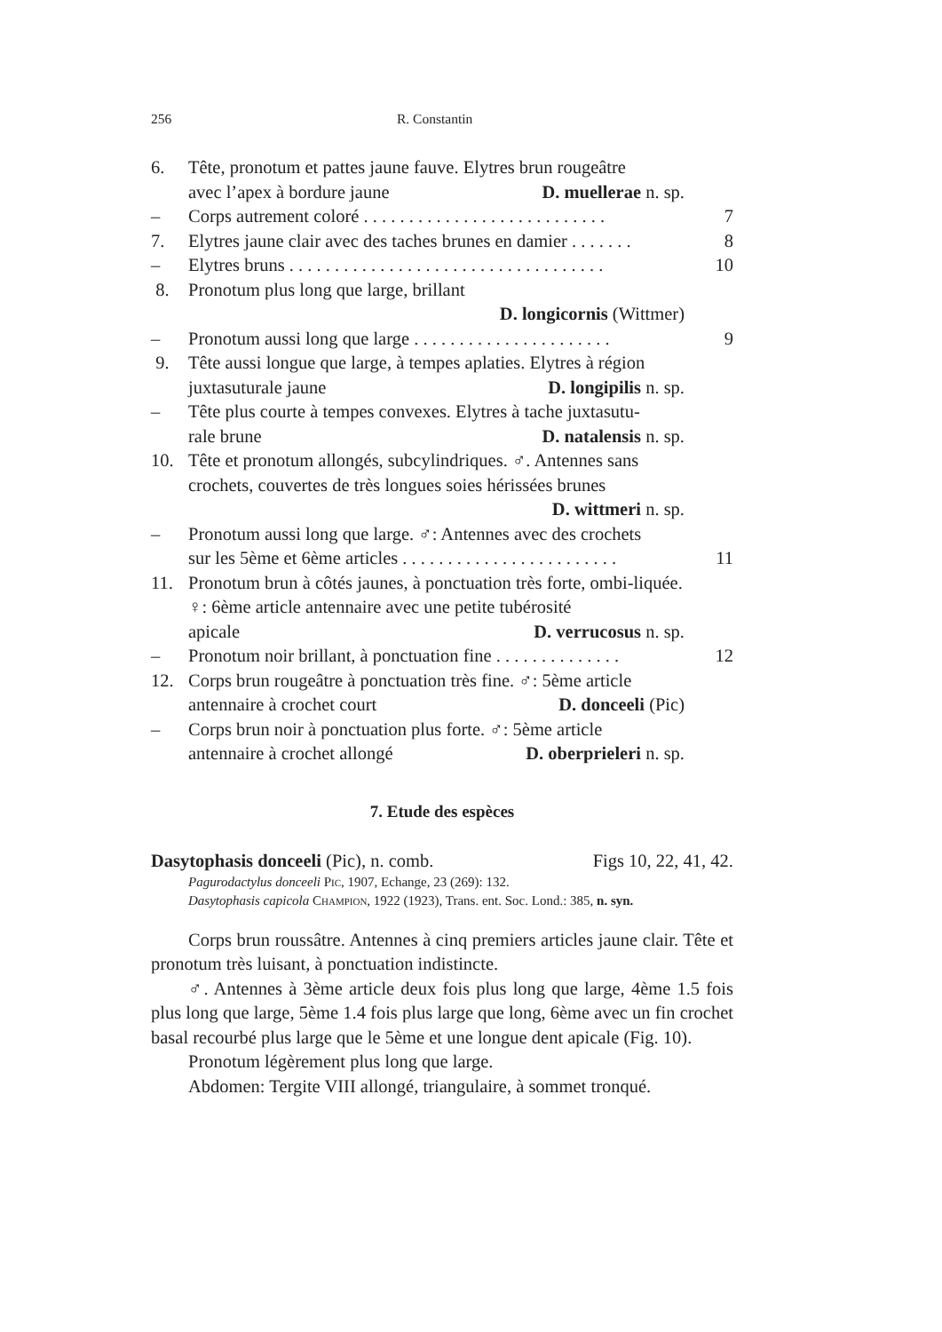256 R. Constantin
6. Tête, pronotum et pattes jaune fauve. Elytres brun rougeâtre
avec l’apex à bordure jaune D. muellerae n. sp.
– Corps autrement coloré . . . . . . . . . . . . . . . . . . . . . . . . . . . 7
7. Elytres jaune clair avec des taches brunes en damier . . . . . . . 8
– Elytres bruns . . . . . . . . . . . . . . . . . . . . . . . . . . . . . . . . . . . 10
8. Pronotum plus long que large, brillant
D. longicornis (Wittmer)
– Pronotum aussi long que large . . . . . . . . . . . . . . . . . . . . . . 9
9. Tête aussi longue que large, à tempes aplaties. Elytres à région
juxtasuturale jaune D. longipilis n. sp.
– Tête plus courte à tempes convexes. Elytres à tache juxtasutu-
rale brune D. natalensis n. sp.
10. Tête et pronotum allongés, subcylindriques. ♂. Antennes sans crochets, couvertes de très longues soies hérissées brunes
D. wittmeri n. sp.
– Pronotum aussi long que large. ♂: Antennes avec des crochets
sur les 5ème et 6ème articles . . . . . . . . . . . . . . . . . . . . . . . .
11
11. Pronotum brun à côtés jaunes, à ponctuation très forte, ombi-liquée. ♀: 6ème article antennaire avec une petite tubérosité
apicale D. verrucosus n. sp.
– Pronotum noir brillant, à ponctuation fine . . . . . . . . . . . . . . 12
12. Corps brun rougeâtre à ponctuation très fine. ♂: 5ème article
antennaire à crochet court D. donceeli (Pic)
– Corps brun noir à ponctuation plus forte. ♂: 5ème article
antennaire à crochet allongé D. oberprieleri n. sp.
7. Etude des espèces
Dasytophasis donceeli (Pic), n. comb. Figs 10, 22, 41, 42.
Pagurodactylus donceeli Pic, 1907, Echange, 23 (269): 132.
Dasytophasis capicola Champion, 1922 (1923), Trans. ent. Soc. Lond.: 385, n. syn.
Corps brun roussâtre. Antennes à cinq premiers articles jaune clair. Tête et pronotum très luisant, à ponctuation indistincte.
♂. Antennes à 3ème article deux fois plus long que large, 4ème 1.5 fois plus long que large, 5ème 1.4 fois plus large que long, 6ème avec un fin crochet basal recourbé plus large que le 5ème et une longue dent apicale (Fig. 10).
Pronotum légèrement plus long que large.
Abdomen: Tergite VIII allongé, triangulaire, à sommet tronqué.